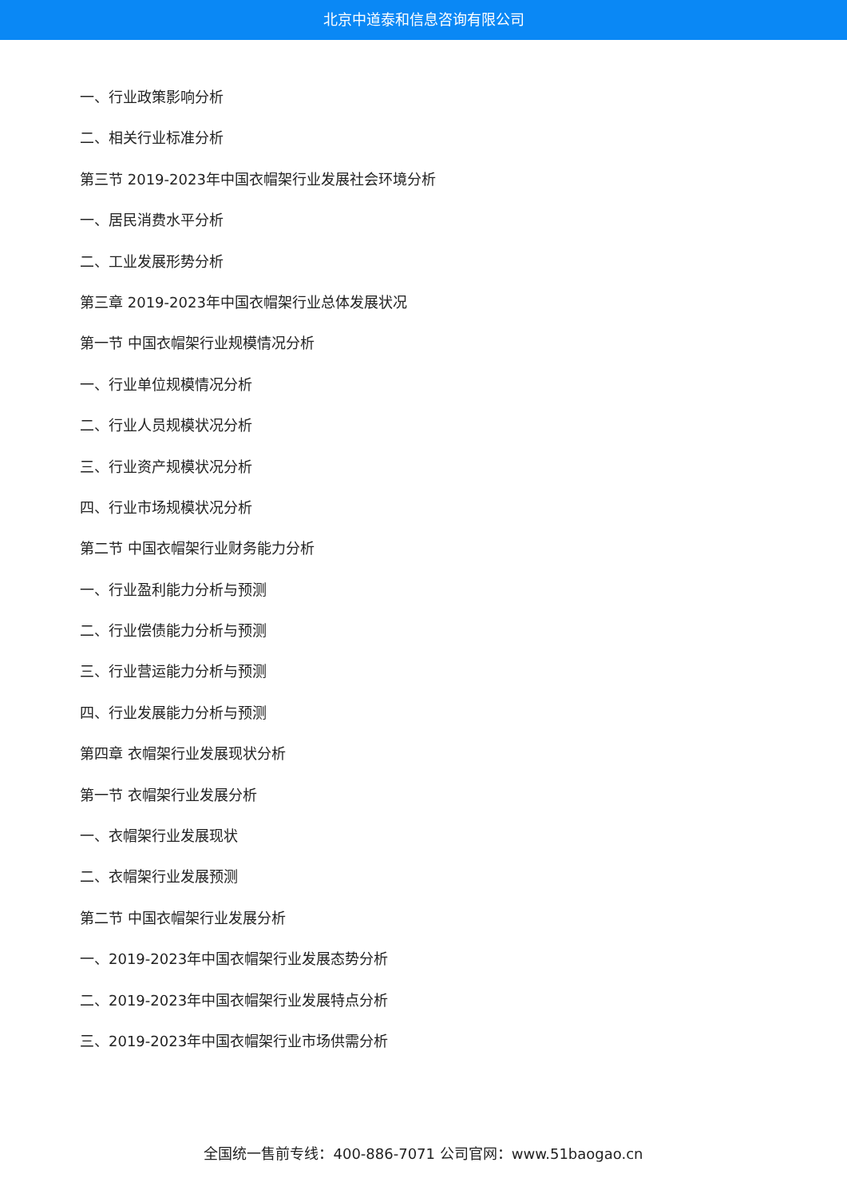北京中道泰和信息咨询有限公司
一、行业政策影响分析
二、相关行业标准分析
第三节 2019-2023年中国衣帽架行业发展社会环境分析
一、居民消费水平分析
二、工业发展形势分析
第三章 2019-2023年中国衣帽架行业总体发展状况
第一节 中国衣帽架行业规模情况分析
一、行业单位规模情况分析
二、行业人员规模状况分析
三、行业资产规模状况分析
四、行业市场规模状况分析
第二节 中国衣帽架行业财务能力分析
一、行业盈利能力分析与预测
二、行业偿债能力分析与预测
三、行业营运能力分析与预测
四、行业发展能力分析与预测
第四章 衣帽架行业发展现状分析
第一节 衣帽架行业发展分析
一、衣帽架行业发展现状
二、衣帽架行业发展预测
第二节 中国衣帽架行业发展分析
一、2019-2023年中国衣帽架行业发展态势分析
二、2019-2023年中国衣帽架行业发展特点分析
三、2019-2023年中国衣帽架行业市场供需分析
全国统一售前专线：400-886-7071 公司官网：www.51baogao.cn